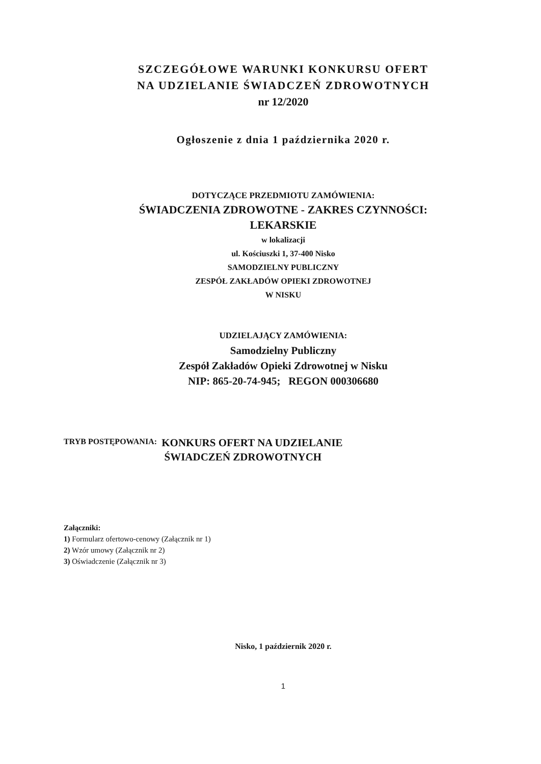SZCZEGÓŁOWE WARUNKI KONKURSU OFERT
NA UDZIELANIE ŚWIADCZEŃ ZDROWOTNYCH
nr 12/2020
Ogłoszenie z dnia 1 października 2020 r.
DOTYCZĄCE PRZEDMIOTU ZAMÓWIENIA:
ŚWIADCZENIA ZDROWOTNE - ZAKRES CZYNNOŚCI:
LEKARSKIE
w lokalizacji
ul. Kościuszki 1, 37-400 Nisko
SAMODZIELNY PUBLICZNY
ZESPÓŁ ZAKŁADÓW OPIEKI ZDROWOTNEJ
W NISKU
UDZIELAJĄCY ZAMÓWIENIA:
Samodzielny Publiczny
Zespół Zakładów Opieki Zdrowotnej w Nisku
NIP: 865-20-74-945; REGON 000306680
TRYB POSTĘPOWANIA: KONKURS OFERT NA UDZIELANIE
ŚWIADCZEŃ ZDROWOTNYCH
Załączniki:
1) Formularz ofertowo-cenowy (Załącznik nr 1)
2) Wzór umowy (Załącznik nr 2)
3) Oświadczenie (Załącznik nr 3)
Nisko, 1 październik 2020 r.
1